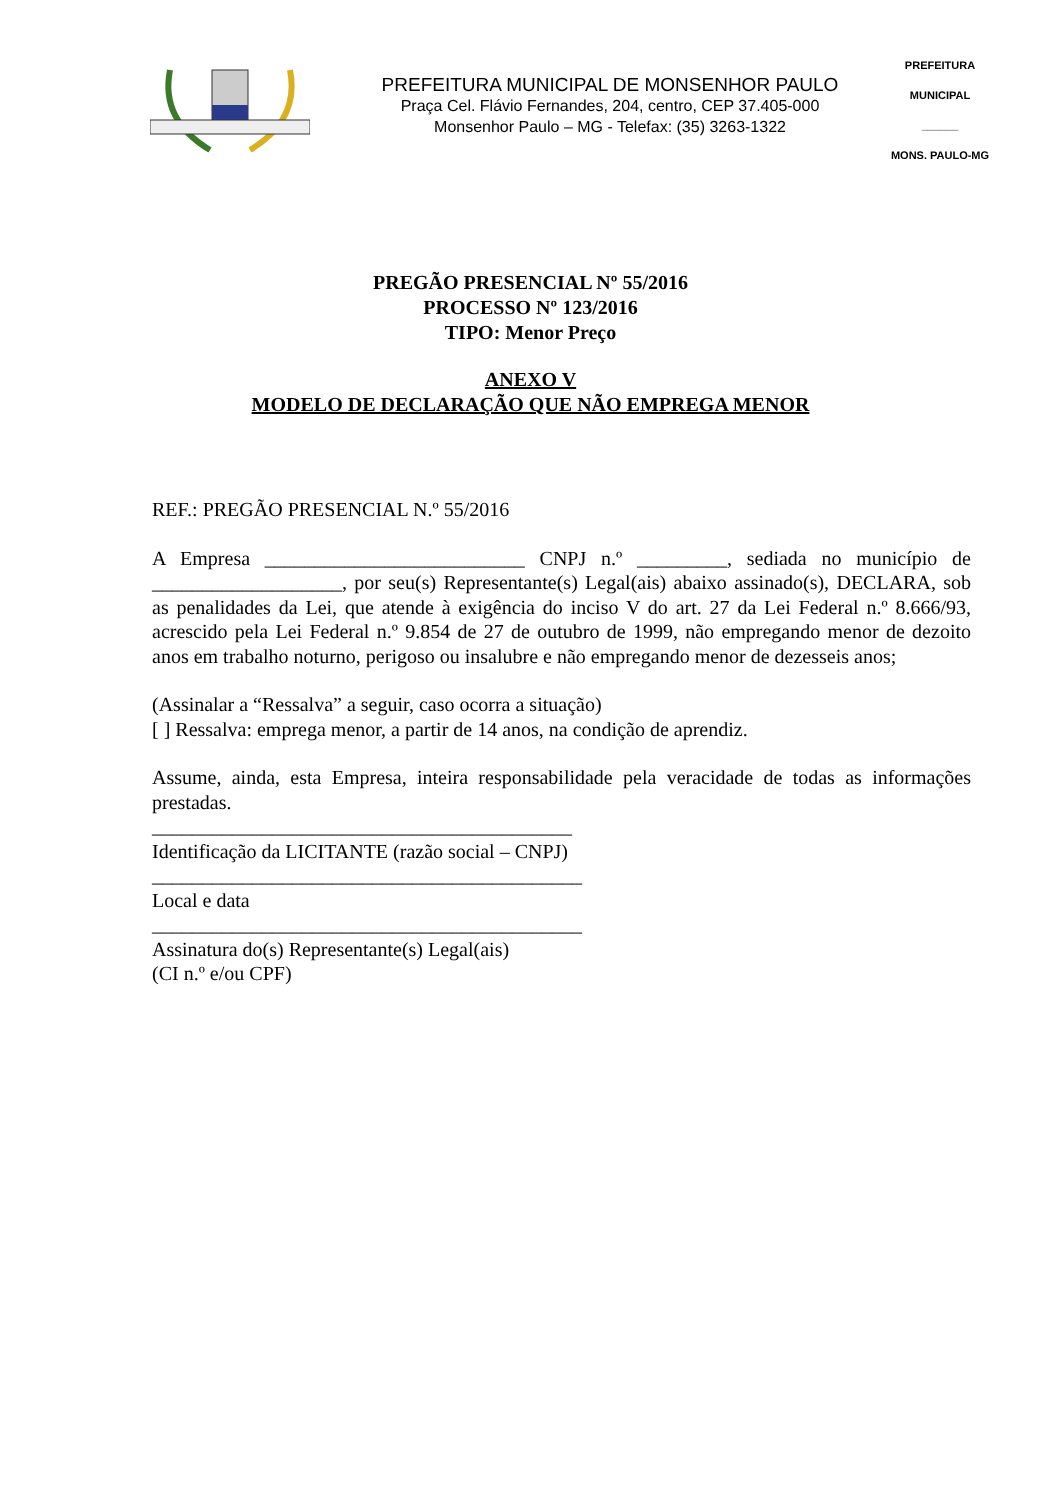PREFEITURA MUNICIPAL DE MONSENHOR PAULO
Praça Cel. Flávio Fernandes, 204, centro, CEP 37.405-000
Monsenhor Paulo – MG - Telefax: (35) 3263-1322
PREFEITURA MUNICIPAL
______
MONS. PAULO-MG
PREGÃO PRESENCIAL Nº 55/2016
PROCESSO Nº 123/2016
TIPO: Menor Preço
ANEXO V
MODELO DE DECLARAÇÃO QUE NÃO EMPREGA MENOR
REF.: PREGÃO PRESENCIAL N.º 55/2016
A Empresa __________________________ CNPJ n.º _________, sediada no município de ___________________, por seu(s) Representante(s) Legal(ais) abaixo assinado(s), DECLARA, sob as penalidades da Lei, que atende à exigência do inciso V do art. 27 da Lei Federal n.º 8.666/93, acrescido pela Lei Federal n.º 9.854 de 27 de outubro de 1999, não empregando menor de dezoito anos em trabalho noturno, perigoso ou insalubre e não empregando menor de dezesseis anos;
(Assinalar a “Ressalva” a seguir, caso ocorra a situação)
[ ] Ressalva: emprega menor, a partir de 14 anos, na condição de aprendiz.
Assume, ainda, esta Empresa, inteira responsabilidade pela veracidade de todas as informações prestadas.
__________________________________________
Identificação da LICITANTE (razão social – CNPJ)
___________________________________________
Local e data
___________________________________________
Assinatura do(s) Representante(s) Legal(ais)
(CI n.º e/ou CPF)